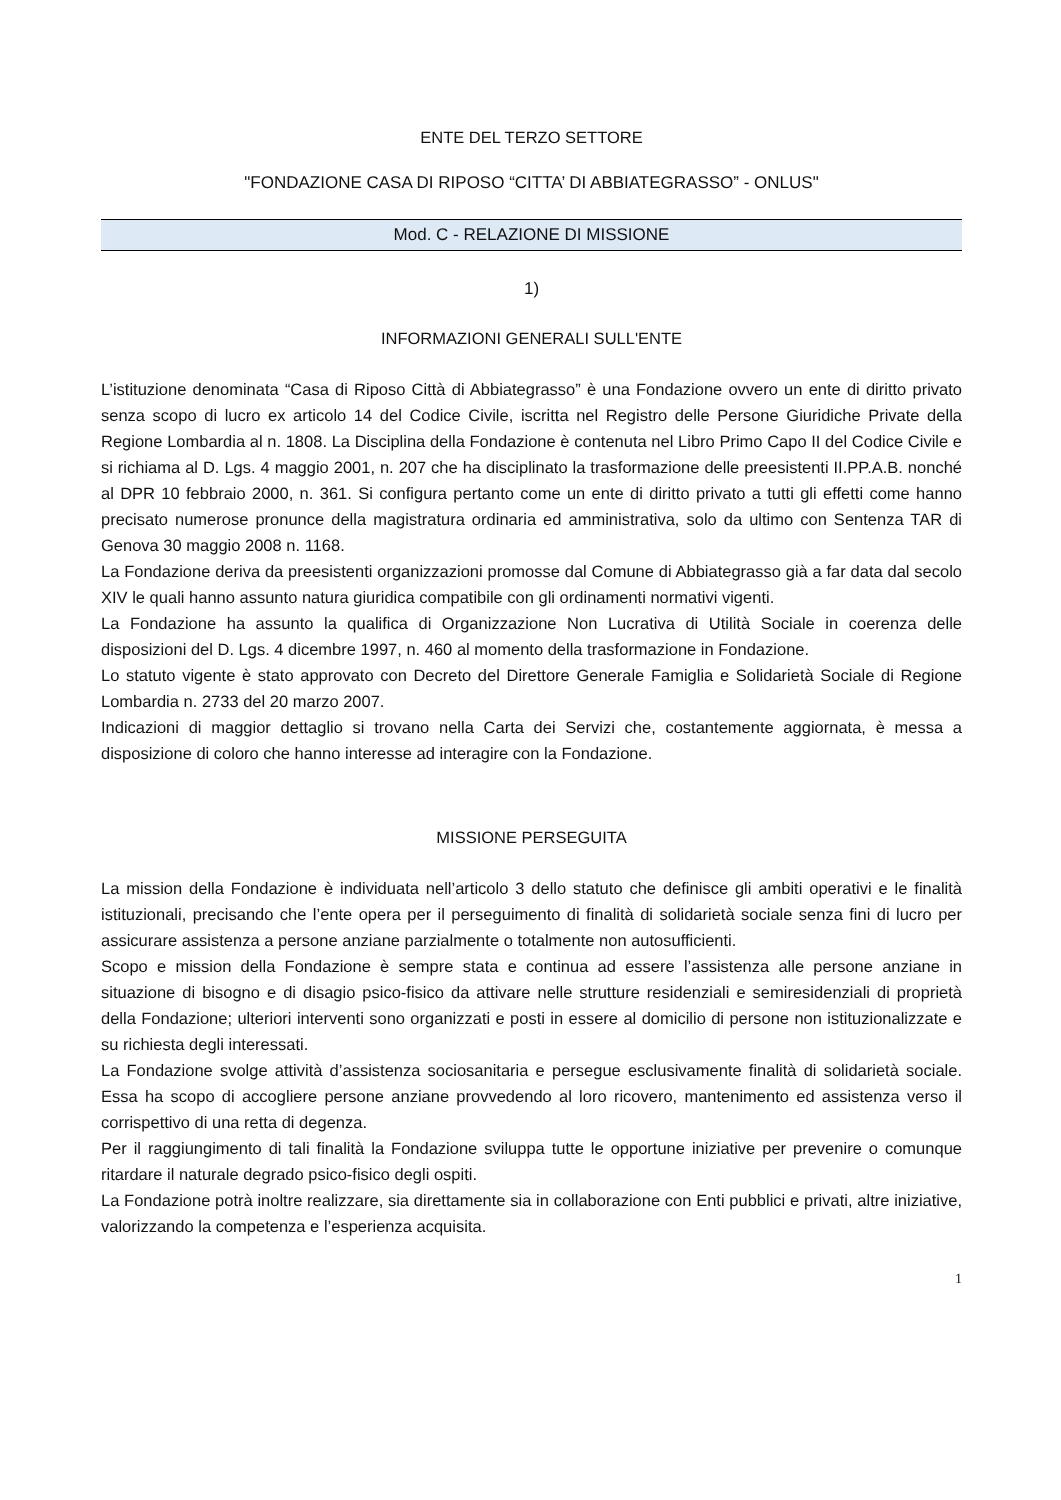ENTE DEL TERZO SETTORE
"FONDAZIONE CASA DI RIPOSO “CITTA’ DI ABBIATEGRASSO” - ONLUS"
Mod. C - RELAZIONE DI MISSIONE
1)
INFORMAZIONI GENERALI SULL'ENTE
L’istituzione denominata “Casa di Riposo Città di Abbiategrasso” è una Fondazione ovvero un ente di diritto privato senza scopo di lucro ex articolo 14 del Codice Civile, iscritta nel Registro delle Persone Giuridiche Private della Regione Lombardia al n. 1808. La Disciplina della Fondazione è contenuta nel Libro Primo Capo II del Codice Civile e si richiama al D. Lgs. 4 maggio 2001, n. 207 che ha disciplinato la trasformazione delle preesistenti II.PP.A.B. nonché al DPR 10 febbraio 2000, n. 361. Si configura pertanto come un ente di diritto privato a tutti gli effetti come hanno precisato numerose pronunce della magistratura ordinaria ed amministrativa, solo da ultimo con Sentenza TAR di Genova 30 maggio 2008 n. 1168.
La Fondazione deriva da preesistenti organizzazioni promosse dal Comune di Abbiategrasso già a far data dal secolo XIV le quali hanno assunto natura giuridica compatibile con gli ordinamenti normativi vigenti.
La Fondazione ha assunto la qualifica di Organizzazione Non Lucrativa di Utilità Sociale in coerenza delle disposizioni del D. Lgs. 4 dicembre 1997, n. 460 al momento della trasformazione in Fondazione.
Lo statuto vigente è stato approvato con Decreto del Direttore Generale Famiglia e Solidarietà Sociale di Regione Lombardia n. 2733 del 20 marzo 2007.
Indicazioni di maggior dettaglio si trovano nella Carta dei Servizi che, costantemente aggiornata, è messa a disposizione di coloro che hanno interesse ad interagire con la Fondazione.
MISSIONE PERSEGUITA
La mission della Fondazione è individuata nell’articolo 3 dello statuto che definisce gli ambiti operativi e le finalità istituzionali, precisando che l’ente opera per il perseguimento di finalità di solidarietà sociale senza fini di lucro per assicurare assistenza a persone anziane parzialmente o totalmente non autosufficienti.
Scopo e mission della Fondazione è sempre stata e continua ad essere l’assistenza alle persone anziane in situazione di bisogno e di disagio psico-fisico da attivare nelle strutture residenziali e semiresidenziali di proprietà della Fondazione; ulteriori interventi sono organizzati e posti in essere al domicilio di persone non istituzionalizzate e su richiesta degli interessati.
La Fondazione svolge attività d’assistenza sociosanitaria e persegue esclusivamente finalità di solidarietà sociale. Essa ha scopo di accogliere persone anziane provvedendo al loro ricovero, mantenimento ed assistenza verso il corrispettivo di una retta di degenza.
Per il raggiungimento di tali finalità la Fondazione sviluppa tutte le opportune iniziative per prevenire o comunque ritardare il naturale degrado psico-fisico degli ospiti.
La Fondazione potrà inoltre realizzare, sia direttamente sia in collaborazione con Enti pubblici e privati, altre iniziative, valorizzando la competenza e l’esperienza acquisita.
1